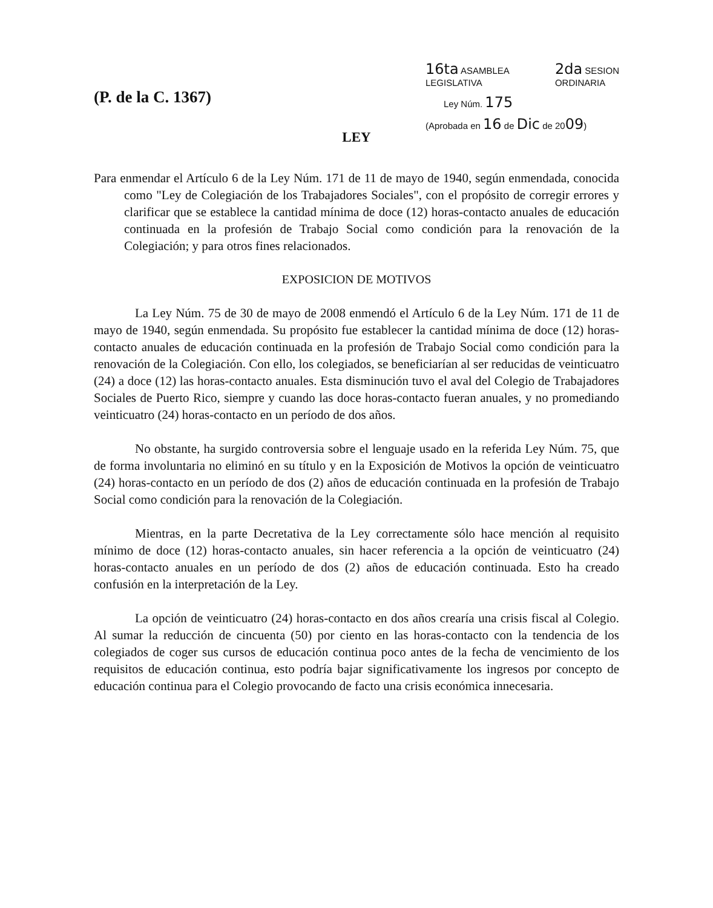(P. de la C. 1367)
16ta ASAMBLEA
LEGISLATIVA 2da SESION
ORDINARIA
Ley Núm. 175
(Aprobada en 16 de Dic de 2009)
LEY
Para enmendar el Artículo 6 de la Ley Núm. 171 de 11 de mayo de 1940, según enmendada, conocida como "Ley de Colegiación de los Trabajadores Sociales", con el propósito de corregir errores y clarificar que se establece la cantidad mínima de doce (12) horas-contacto anuales de educación continuada en la profesión de Trabajo Social como condición para la renovación de la Colegiación; y para otros fines relacionados.
EXPOSICION DE MOTIVOS
La Ley Núm. 75 de 30 de mayo de 2008 enmendó el Artículo 6 de la Ley Núm. 171 de 11 de mayo de 1940, según enmendada. Su propósito fue establecer la cantidad mínima de doce (12) horas-contacto anuales de educación continuada en la profesión de Trabajo Social como condición para la renovación de la Colegiación. Con ello, los colegiados, se beneficiarían al ser reducidas de veinticuatro (24) a doce (12) las horas-contacto anuales. Esta disminución tuvo el aval del Colegio de Trabajadores Sociales de Puerto Rico, siempre y cuando las doce horas-contacto fueran anuales, y no promediando veinticuatro (24) horas-contacto en un período de dos años.
No obstante, ha surgido controversia sobre el lenguaje usado en la referida Ley Núm. 75, que de forma involuntaria no eliminó en su título y en la Exposición de Motivos la opción de veinticuatro (24) horas-contacto en un período de dos (2) años de educación continuada en la profesión de Trabajo Social como condición para la renovación de la Colegiación.
Mientras, en la parte Decretativa de la Ley correctamente sólo hace mención al requisito mínimo de doce (12) horas-contacto anuales, sin hacer referencia a la opción de veinticuatro (24) horas-contacto anuales en un período de dos (2) años de educación continuada. Esto ha creado confusión en la interpretación de la Ley.
La opción de veinticuatro (24) horas-contacto en dos años crearía una crisis fiscal al Colegio. Al sumar la reducción de cincuenta (50) por ciento en las horas-contacto con la tendencia de los colegiados de coger sus cursos de educación continua poco antes de la fecha de vencimiento de los requisitos de educación continua, esto podría bajar significativamente los ingresos por concepto de educación continua para el Colegio provocando de facto una crisis económica innecesaria.